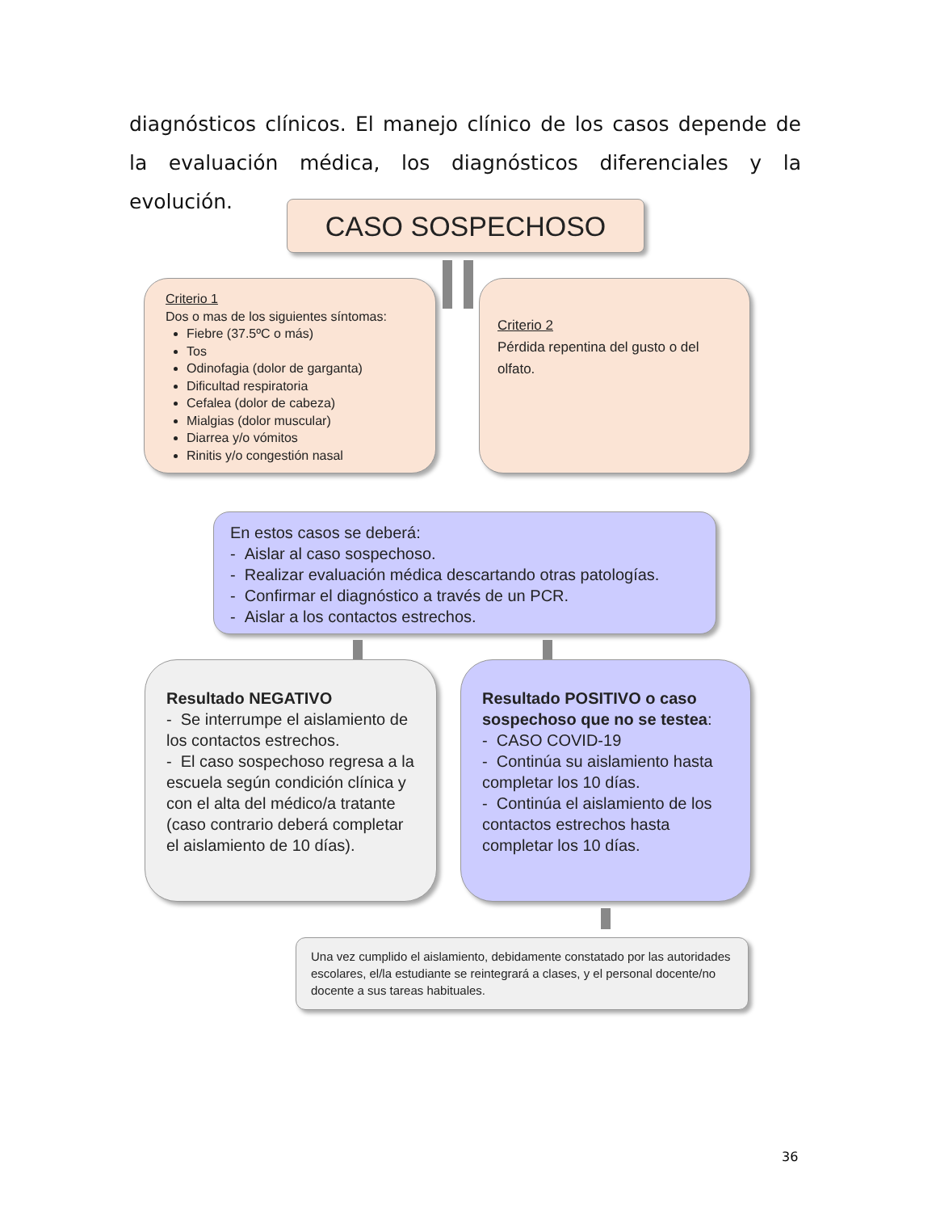diagnósticos clínicos. El manejo clínico de los casos depende de la evaluación médica, los diagnósticos diferenciales y la evolución.
CASO SOSPECHOSO
Criterio 1
Dos o mas de los siguientes síntomas:
Fiebre (37.5ºC o más)
Tos
Odinofagia (dolor de garganta)
Dificultad respiratoria
Cefalea (dolor de cabeza)
Mialgias (dolor muscular)
Diarrea y/o vómitos
Rinitis y/o congestión nasal
Criterio 2
Pérdida repentina del gusto o del olfato.
En estos casos se deberá:
- Aislar al caso sospechoso.
- Realizar evaluación médica descartando otras patologías.
- Confirmar el diagnóstico a través de un PCR.
- Aislar a los contactos estrechos.
Resultado NEGATIVO
- Se interrumpe el aislamiento de los contactos estrechos.
- El caso sospechoso regresa a la escuela según condición clínica y con el alta del médico/a tratante (caso contrario deberá completar el aislamiento de 10 días).
Resultado POSITIVO o caso sospechoso que no se testea:
- CASO COVID-19
- Continúa su aislamiento hasta completar los 10 días.
- Continúa el aislamiento de los contactos estrechos hasta completar los 10 días.
Una vez cumplido el aislamiento, debidamente constatado por las autoridades escolares, el/la estudiante se reintegrará a clases, y el personal docente/no docente a sus tareas habituales.
36